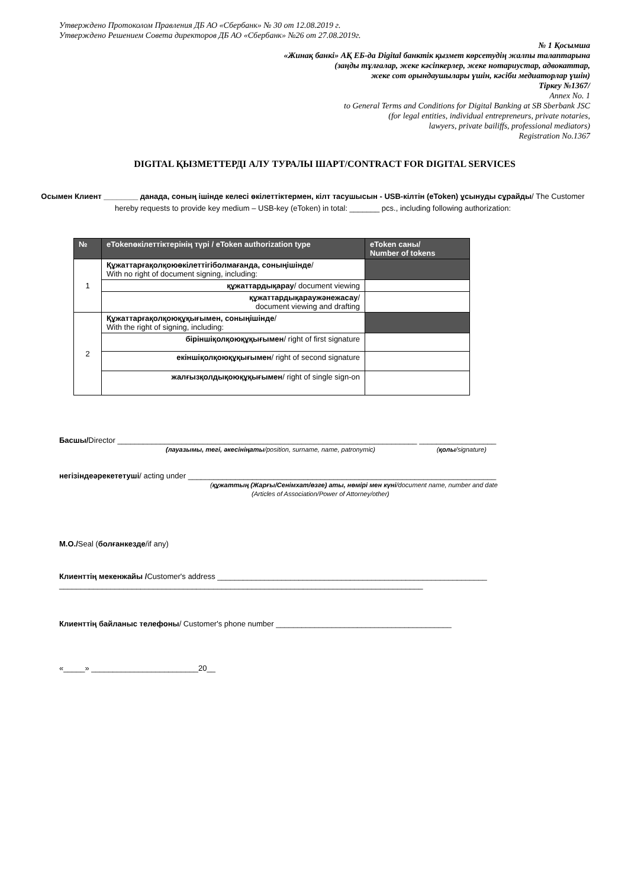Утверждено Протоколом Правления ДБ АО «Сбербанк» № 30 от 12.08.2019 г.
Утверждено Решением Совета директоров ДБ АО «Сбербанк» №26 от 27.08.2019г.
№ 1 Қосымша
«Жинақ банкі» АҚ ЕБ-да Digital банктік қызмет көрсетудің жалпы талаптарына
(заңды тұлғалар, жеке кәсіпкерлер, жеке нотариустар, адвокаттар,
жеке сот орындаушылары үшін, кәсіби медиаторлар үшін)
Тіркеу №1367/
Annex No. 1
to General Terms and Conditions for Digital Banking at SB Sberbank JSC
(for legal entities, individual entrepreneurs, private notaries,
lawyers, private bailiffs, professional mediators)
Registration No.1367
DIGITAL ҚЫЗМЕТТЕРДІ АЛУ ТУРАЛЫ ШАРТ/CONTRACT FOR DIGITAL SERVICES
Осымен Клиент ________ данада, соның ішінде келесі өкілеттіктермен, кілт тасушысын - USB-кілтін (eToken) ұсынуды сұрайды/ The Customer hereby requests to provide key medium – USB-key (eToken) in total: _______ pcs., including following authorization:
| № | eTokenөкілеттіктерінің түрі / eToken authorization type | eToken саны/ Number of tokens |
| --- | --- | --- |
| 1 | Құжаттарғақолқоюөкілеттігіболмағанда, соныңішінде / With no right of document signing, including: | |
| | құжаттардықарау / document viewing | |
| | құжаттардықараужәнежасау / document viewing and drafting | |
| 2 | Құжаттарғақолқоюқұқығымен, соныңішінде / With the right of signing, including: | |
| | біріншіқолқоюқұқығымен / right of first signature | |
| | екіншіқолқоюқұқығымен / right of second signature | |
| | жалғызқолдықоюқұқығымен / right of single sign-on | |
Басшы/Director ______________________________________________________________________ __________________
(лауазымы, тегі, әкесініңаты/position, surname, name, patronymic) (қолы/signature)
негізіндеәрекететуші/ acting under ________________________________________________________________________
(құжаттың (Жарғы/Сенімхат/өзге) аты, нөмірі мен күні/document name, number and date
(Articles of Association/Power of Attorney/other)
М.О./Seal (болғанкезде/if any)
Клиенттің мекенжайы /Customer's address _______________________________________________________________
_____________________________________________________________________________________
Клиенттің байланыс телефоны/ Customer's phone number _________________________________________
«_____» _________________________20__